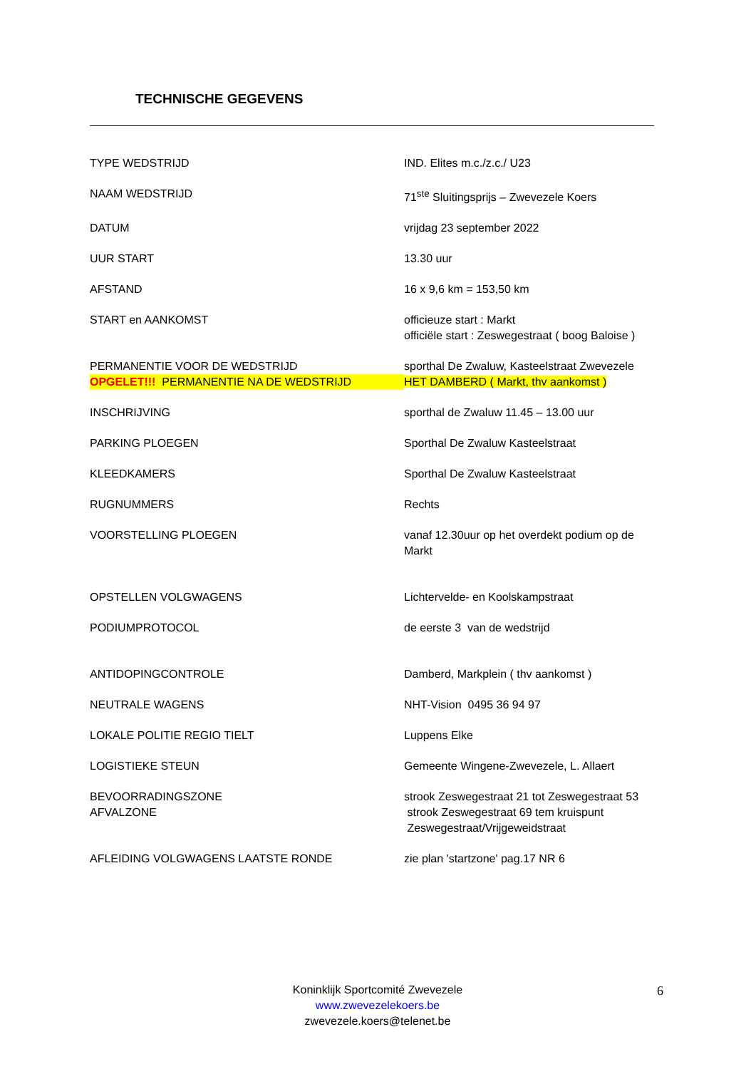TECHNISCHE GEGEVENS
| TYPE WEDSTRIJD | IND. Elites m.c./z.c./ U23 |
| NAAM WEDSTRIJD | 71<sup>ste</sup> Sluitingsprijs – Zwevezele Koers |
| DATUM | vrijdag 23 september 2022 |
| UUR START | 13.30 uur |
| AFSTAND | 16 x 9,6 km = 153,50 km |
| START en AANKOMST | officieuze start : Markt officiële start : Zeswegestraat ( boog Baloise ) |
| PERMANENTIE VOOR DE WEDSTRIJD | sporthal De Zwaluw, Kasteelstraat Zwevezele |
| OPGELET!!! PERMANENTIE NA DE WEDSTRIJD | HET DAMBERD ( Markt, thv aankomst ) |
| INSCHRIJVING | sporthal de Zwaluw 11.45 – 13.00 uur |
| PARKING PLOEGEN | Sporthal De Zwaluw Kasteelstraat |
| KLEEDKAMERS | Sporthal De Zwaluw Kasteelstraat |
| RUGNUMMERS | Rechts |
| VOORSTELLING PLOEGEN | vanaf 12.30uur op het overdekt podium op de Markt |
| OPSTELLEN VOLGWAGENS | Lichtervelde- en Koolskampstraat |
| PODIUMPROTOCOL | de eerste 3 van de wedstrijd |
| ANTIDOPINGCONTROLE | Damberd, Markplein ( thv aankomst ) |
| NEUTRALE WAGENS | NHT-Vision 0495 36 94 97 |
| LOKALE POLITIE REGIO TIELT | Luppens Elke |
| LOGISTIEKE STEUN | Gemeente Wingene-Zwevezele, L. Allaert |
| BEVOORRADINGSZONE AFVALZONE | strook Zeswegestraat 21 tot Zeswegestraat 53 strook Zeswegestraat 69 tem kruispunt Zeswegestraat/Vrijgeweidstraat |
| AFLEIDING VOLGWAGENS LAATSTE RONDE | zie plan 'startzone' pag.17 NR 6 |
Koninklijk Sportcomité Zwevezele
www.zwevezelekoers.be
zwevezele.koers@telenet.be
6